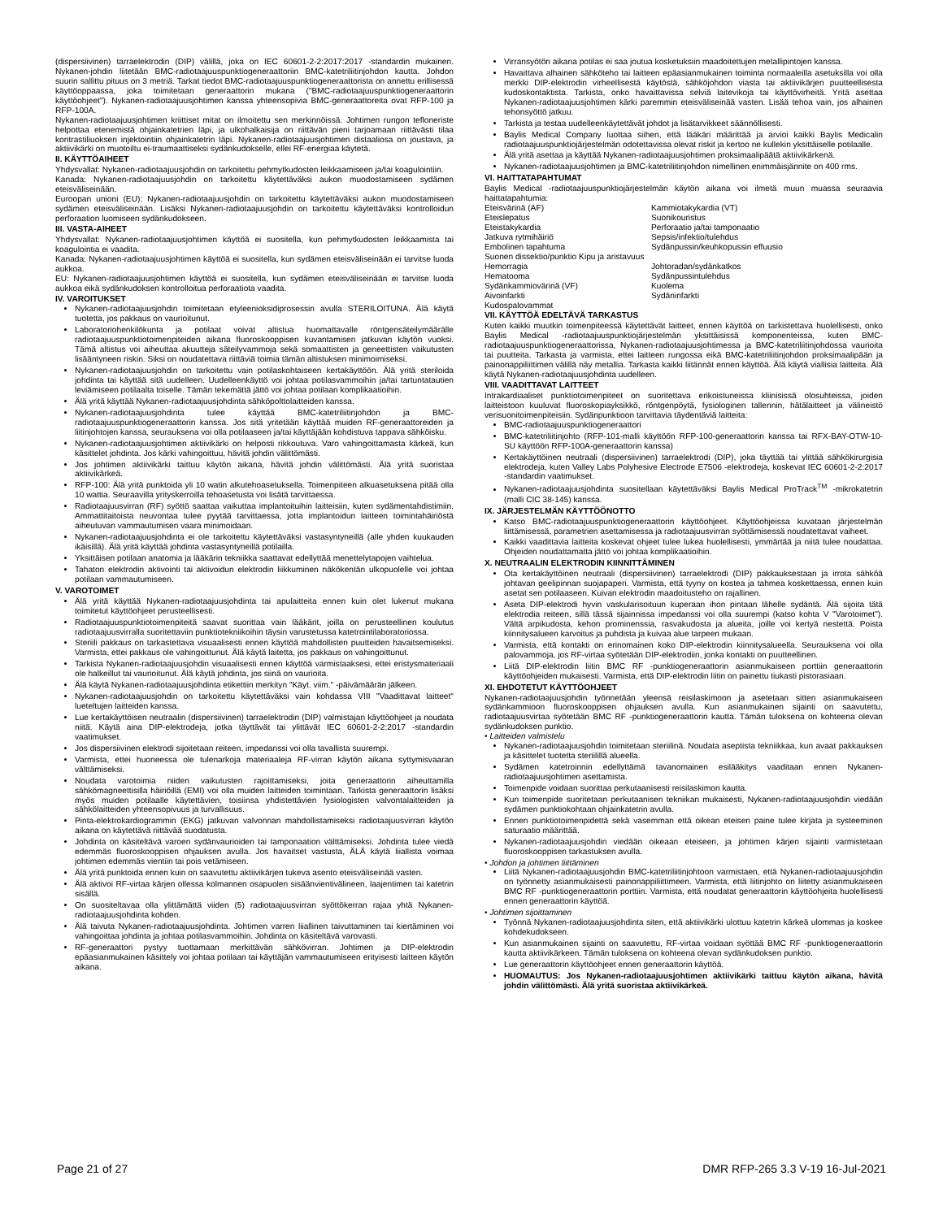(dispersiivinen) tarraelektrodin (DIP) välillä, joka on IEC 60601-2-2:2017:2017 -standardin mukainen. Nykanen-johdin liitetään BMC-radiotaajuuspunktiogeneraattoriin BMC-katetriliitinjohdon kautta. Johdon suurin sallittu pituus on 3 metriä. Tarkat tiedot BMC-radiotaajuuspunktiogeneraattorista on annettu erillisessä käyttöoppaassa, joka toimitetaan generaattorin mukana ("BMC-radiotaajuuspunktiogeneraattorin käyttöohjeet"). Nykanen-radiotaajuusjohtimen kanssa yhteensopivia BMC-generaattoreita ovat RFP-100 ja RFP-100A.
Nykanen-radiotaajuusjohtimen kriittiset mitat on ilmoitettu sen merkinnöissä. Johtimen rungon tefloneriste helpottaa etenemistä ohjainkatetrien läpi, ja ulkohalkaisija on riittävän pieni tarjoamaan riittävästi tilaa kontrastiliuoksen injektointiin ohjainkatetrin läpi. Nykanen-radiotaajuusjohtimen distaaliosa on joustava, ja aktiivikärki on muotoiltu ei-traumaattiseksi sydänkudokselle, ellei RF-energiaa käytetä.
II. KÄYTTÖAIHEET
Yhdysvallat: Nykanen-radiotaajuusjohdin on tarkoitettu pehmytkudosten leikkaamiseen ja/tai koagulointiin.
Kanada: Nykanen-radiotaajuusjohdin on tarkoitettu käytettäväksi aukon muodostamiseen sydämen eteisväliseinään.
Euroopan unioni (EU): Nykanen-radiotaajuusjohdin on tarkoitettu käytettäväksi aukon muodostamiseen sydämen eteisväliseinään. Lisäksi Nykanen-radiotaajuusjohdin on tarkoitettu käytettäväksi kontrolloidun perforaation luomiseen sydänkudokseen.
III. VASTA-AIHEET
Yhdysvallat: Nykanen-radiotaajuusjohtimen käyttöä ei suositella, kun pehmytkudosten leikkaamista tai koagulointia ei vaadita.
Kanada: Nykanen-radiotaajuusjohtimen käyttöä ei suositella, kun sydämen eteisväliseinään ei tarvitse luoda aukkoa.
EU: Nykanen-radiotaajuusjohtimen käyttöä ei suositella, kun sydämen eteisväliseinään ei tarvitse luoda aukkoa eikä sydänkudoksen kontrolloitua perforaatiota vaadita.
IV. VAROITUKSET
Nykanen-radiotaajuusjohdin toimitetaan etyleenioksidiprosessin avulla STERILOITUNA. Älä käytä tuotetta, jos pakkaus on vaurioitunut.
Laboratoriohenkilökunta ja potilaat voivat altistua huomattavalle röntgensäteilymäärälle radiotaajuuspunktiotoimenpiteiden aikana fluoroskooppisen kuvantamisen jatkuvan käytön vuoksi. Tämä altistus voi aiheuttaa akuutteja säteilyvammoja sekä somaattisten ja geneettisten vaikutusten lisääntyneen riskin. Siksi on noudatettava riittäviä toimia tämän altistuksen minimoimiseksi.
Nykanen-radiotaajuusjohdin on tarkoitettu vain potilaskohtaiseen kertakäyttöön. Älä yritä steriloida johdinta tai käyttää sitä uudelleen. Uudelleenkäyttö voi johtaa potilasvammoihin ja/tai tartuntatautien leviämiseen potilaalta toiselle. Tämän tekemättä jättö voi johtaa potilaan komplikaatioihin.
Älä yritä käyttää Nykanen-radiotaajuusjohdinta sähköpolttolaitteiden kanssa.
Nykanen-radiotaajuusjohdinta tulee käyttää BMC-katetriliitinjohdon ja BMC-radiotaajuuspunktiogeneraattorin kanssa. Jos sitä yritetään käyttää muiden RF-generaattoreiden ja liitinjohtojen kanssa, seurauksena voi olla potilaaseen ja/tai käyttäjään kohdistuva tappava sähköisku.
Nykanen-radiotaajuusjohtimen aktiivikärki on helposti rikkoutuva. Varo vahingoittamasta kärkeä, kun käsittelet johdinta. Jos kärki vahingoittuu, hävitä johdin välittömästi.
Jos johtimen aktiivikärki taittuu käytön aikana, hävitä johdin välittömästi. Älä yritä suoristaa aktiivikärkeä.
RFP-100: Älä yritä punktoida yli 10 watin alkutehoasetuksella. Toimenpiteen alkuasetuksena pitää olla 10 wattia. Seuraavilla yrityskerroilla tehoasetusta voi lisätä tarvittaessa.
Radiotaajuusvirran (RF) syöttö saattaa vaikuttaa implantoituihin laitteisiin, kuten sydämentahdistimiin. Ammattitaitoista neuvontaa tulee pyytää tarvittaessa, jotta implantoidun laitteen toimintahäiriöstä aiheutuvan vammautumisen vaara minimoidaan.
Nykanen-radiotaajuusjohdinta ei ole tarkoitettu käytettäväksi vastasyntyneillä (alle yhden kuukauden ikäisillä). Älä yritä käyttää johdinta vastasyntyneillä potilailla.
Yksittäisen potilaan anatomia ja lääkärin tekniikka saattavat edellyttää menettelytapojen vaihtelua.
Tahaton elektrodin aktivointi tai aktivoidun elektrodin liikkuminen näkökentän ulkopuolelle voi johtaa potilaan vammautumiseen.
V. VAROTOIMET
Älä yritä käyttää Nykanen-radiotaajuusjohdinta tai apulaitteita ennen kuin olet lukenut mukana toimitetut käyttöohjeet perusteellisesti.
Radiotaajuuspunktiotoimenpiteitä saavat suorittaa vain lääkärit, joilla on perusteellinen koulutus radiotaajuusvirralla suoritettaviin punktiotekniikoihin täysin varustetussa katetrointilaboratoriossa.
Steriili pakkaus on tarkastettava visuaalisesti ennen käyttöä mahdollisten puutteiden havaitsemiseksi. Varmista, ettei pakkaus ole vahingoittunut. Älä käytä laitetta, jos pakkaus on vahingoittunut.
Tarkista Nykanen-radiotaajuusjohdin visuaalisesti ennen käyttöä varmistaaksesi, ettei eristysmateriaali ole halkeillut tai vaurioitunut. Älä käytä johdinta, jos siinä on vaurioita.
Älä käytä Nykanen-radiotaajuusjohdinta etikettiin merkityn "Käyt. viim." -päivämäärän jälkeen.
Nykanen-radiotaajuusjohdin on tarkoitettu käytettäväksi vain kohdassa VIII "Vaadittavat laitteet" lueteltujen laitteiden kanssa.
Lue kertakäyttöisen neutraalin (dispersiivinen) tarraelektrodin (DIP) valmistajan käyttöohjeet ja noudata niitä. Käytä aina DIP-elektrodeja, jotka täyttävät tai ylittävät IEC 60601-2-2:2017 -standardin vaatimukset.
Jos dispersiivinen elektrodi sijoitetaan reiteen, impedanssi voi olla tavallista suurempi.
Varmista, ettei huoneessa ole tulenarkoja materiaaleja RF-virran käytön aikana syttymisvaaran välttämiseksi.
Noudata varotoimia niiden vaikutusten rajoittamiseksi, joita generaattorin aiheuttamilla sähkömagneettisilla häiriöillä (EMI) voi olla muiden laitteiden toimintaan. Tarkista generaattorin lisäksi myös muiden potilaalle käytettävien, toisiinsa yhdistettävien fysiologisten valvontalaitteiden ja sähkölaitteiden yhteensopivuus ja turvallisuus.
Pinta-elektrokardiogrammin (EKG) jatkuvan valvonnan mahdollistamiseksi radiotaajuusvirran käytön aikana on käytettävä riittävää suodatusta.
Johdinta on käsiteltävä varoen sydänvaurioiden tai tamponaation välttämiseksi. Johdinta tulee viedä edemmäs fluoroskooppisen ohjauksen avulla. Jos havaitset vastusta, ÄLÄ käytä liiallista voimaa johtimen edemmäs vientiin tai pois vetämiseen.
Älä yritä punktoida ennen kuin on saavutettu aktiivikärjen tukeva asento eteisväliseinää vasten.
Älä aktivoi RF-virtaa kärjen ollessa kolmannen osapuolen sisäänvientivälineen, laajentimen tai katetrin sisällä.
On suositeltavaa olla ylittämättä viiden (5) radiotaajuusvirran syöttökerran rajaa yhtä Nykanen-radiotaajuusjohdinta kohden.
Älä taivuta Nykanen-radiotaajuusjohdinta. Johtimen varren liiallinen taivuttaminen tai kiertäminen voi vahingoittaa johdinta ja johtaa potilasvammoihin. Johdinta on käsiteltävä varovasti.
RF-generaattori pystyy tuottamaan merkittävän sähkövirran. Johtimen ja DIP-elektrodin epäasianmukainen käsittely voi johtaa potilaan tai käyttäjän vammautumiseen erityisesti laitteen käytön aikana.
Virransyötön aikana potilas ei saa joutua kosketuksiin maadoitettujen metallipintojen kanssa.
Havaittava alhainen sähköteho tai laitteen epäasianmukainen toiminta normaaleilla asetuksilla voi olla merkki DIP-elektrodin virheellisestä käytöstä, sähköjohdon viasta tai aktiivikärjen puutteellisesta kudoskontaktista. Tarkista, onko havaittavissa selviä laitevikoja tai käyttövirheitä. Yritä asettaa Nykanen-radiotaajuusjohtimen kärki paremmin eteisväliseinää vasten. Lisää tehoa vain, jos alhainen tehonsyöttö jatkuu.
Tarkista ja testaa uudelleenkäytettävät johdot ja lisätarvikkeet säännöllisesti.
Baylis Medical Company luottaa siihen, että lääkäri määrittää ja arvioi kaikki Baylis Medicalin radiotaajuuspunktiojärjestelmän odotettavissa olevat riskit ja kertoo ne kullekin yksittäiselle potilaalle.
Älä yritä asettaa ja käyttää Nykanen-radiotaajuusjohtimen proksimaalipäätä aktiivikärkenä.
Nykanen-radiotaajuusjohtimen ja BMC-katetriliitinjohdon nimellinen enimmäisjännite on 400 rms.
VI. HAITTATAPAHTUMAT
Baylis Medical -radiotaajuuspunktiojärjestelmän käytön aikana voi ilmetä muun muassa seuraavia haittatapahtumia:
Eteisvärinä (AF) Kammiotakykardia (VT) Eteislepatus Suonikouristus Eteistakykardia Perforaatio ja/tai tamponaatio Jatkuva rytmihäiriö Sepsis/infektio/tulehdus Embolinen tapahtuma Sydänpussin/keuhkopussin effuusio Suonen dissektio/punktio Kipu ja aristavuus Hemorragia Johtoradan/sydänkatkos Hematooma Sydänpussintulehdus Sydänkammiovärinä (VF) Kuolema Aivoinfarkti Sydäninfarkti Kudospalovammat
VII. KÄYTTÖÄ EDELTÄVÄ TARKASTUS
Kuten kaikki muutkin toimenpiteessä käytettävät laitteet, ennen käyttöä on tarkistettava huolellisesti, onko Baylis Medical -radiotaajuuspunktiojärjestelmän yksittäisissä komponenteissa, kuten BMC-radiotaajuuspunktiogeneraattorissa, Nykanen-radiotaajuusjohtimessa ja BMC-katetriliitinjohdossa vaurioita tai puutteita. Tarkasta ja varmista, ettei laitteen rungossa eikä BMC-katetriliitinjohdon proksimaalipään ja painonappiliittimen välillä näy metallia. Tarkasta kaikki liitännät ennen käyttöä. Älä käytä viallisia laitteita. Älä käytä Nykanen-radiotaajuusjohdinta uudelleen.
VIII. VAADITTAVAT LAITTEET
Intrakardiaaliset punktiotoimenpiteet on suoritettava erikoistuneissa kliinisissä olosuhteissa, joiden laitteistoon kuuluvat fluoroskopiayksikkö, röntgenpöytä, fysiologinen tallennin, hätälaitteet ja välineistö verisuonitoimenpiteisiin. Sydänpunktioon tarvittavia täydentäviä laitteita:
BMC-radiotaajuuspunktiogeneraattori
BMC-katetriliitinjohto (RFP-101-malli käyttöön RFP-100-generaattorin kanssa tai RFX-BAY-OTW-10-SU käyttöön RFP-100A-generaattorin kanssa)
Kertakäyttöinen neutraali (dispersiivinen) tarraelektrodi (DIP), joka täyttää tai ylittää sähkökirurgisia elektrodeja, kuten Valley Labs Polyhesive Electrode E7506 -elektrodeja, koskevat IEC 60601-2-2:2017 -standardin vaatimukset.
Nykanen-radiotaajuusjohdinta suositellaan käytettäväksi Baylis Medical ProTrack<sup>TM</sup> -mikrokatetrin (malli CIC 38-145) kanssa.
IX. JÄRJESTELMÄN KÄYTTÖÖNOTTO
Katso BMC-radiotaajuuspunktiogeneraattorin käyttöohjeet. Käyttöohjeissa kuvataan järjestelmän liittämisessä, parametrien asettamisessa ja radiotaajuusvirran syöttämisessä noudatettavat vaiheet.
Kaikki vaadittavia laitteita koskevat ohjeet tulee lukea huolellisesti, ymmärtää ja niitä tulee noudattaa. Ohjeiden noudattamatta jättö voi johtaa komplikaatioihin.
X. NEUTRAALIN ELEKTRODIN KIINNITTÄMINEN
Ota kertakäyttöinen neutraali (dispersiivinen) tarraelektrodi (DIP) pakkauksestaan ja irrota sähköä johtavan geelipinnan suojapaperi. Varmista, että tyyny on kostea ja tahmea koskettaessa, ennen kuin asetat sen potilaaseen. Kuivan elektrodin maadoitusteho on rajallinen.
Aseta DIP-elektrodi hyvin vaskularisoituun kuperaan ihon pintaan lähelle sydäntä. Älä sijoita tätä elektrodia reiteen, sillä tässä sijainnissa impedanssi voi olla suurempi (katso kohta V "Varotoimet"). Vältä arpikudosta, kehon prominenssia, rasvakudosta ja alueita, joille voi kertyä nestettä. Poista kiinnitysalueen karvoitus ja puhdista ja kuivaa alue tarpeen mukaan.
Varmista, että kontakti on erinomainen koko DIP-elektrodin kiinnitysalueella. Seurauksena voi olla palovammoja, jos RF-virtaa syötetään DIP-elektrodiin, jonka kontakti on puutteellinen.
Liitä DIP-elektrodin liitin BMC RF -punktiogeneraattorin asianmukaiseen porttiin generaattorin käyttöohjeiden mukaisesti. Varmista, että DIP-elektrodin liitin on painettu tiukasti pistorasiaan.
XI. EHDOTETUT KÄYTTÖOHJEET
Nykanen-radiotaajuusjohdin työnnetään yleensä reisilaskimoon ja asetetaan sitten asianmukaiseen sydänkammioon fluoroskooppisen ohjauksen avulla. Kun asianmukainen sijainti on saavutettu, radiotaajuusvirtaa syötetään BMC RF -punktiogeneraattorin kautta. Tämän tuloksena on kohteena olevan sydänkudoksen punktio.
• Laitteiden valmistelu
Nykanen-radiotaajuusjohdin toimitetaan steriilinä. Noudata aseptista tekniikkaa, kun avaat pakkauksen ja käsittelet tuotetta steriilillä alueella.
Sydämen katetroinnin edellyttämä tavanomainen esilääkitys vaaditaan ennen Nykanen-radiotaajuusjohtimen asettamista.
Toimenpide voidaan suorittaa perkutaanisesti reisilaskimon kautta.
Kun toimenpide suoritetaan perkutaanisen tekniikan mukaisesti, Nykanen-radiotaajuusjohdin viedään sydämen punktiokohtaan ohjainkatetrin avulla.
Ennen punktiotoimenpidettä sekä vasemman että oikean eteisen paine tulee kirjata ja systeeminen saturaatio määrittää.
Nykanen-radiotaajuusjohdin viedään oikeaan eteiseen, ja johtimen kärjen sijainti varmistetaan fluoroskooppisen tarkastuksen avulla.
• Johdon ja johtimen liittäminen
Liitä Nykanen-radiotaajuusjohdin BMC-katetriliitinjohtoon varmistaen, että Nykanen-radiotaajuusjohdin on työnnetty asianmukaisesti painonappiliittimeen. Varmista, että liitinjohto on liitetty asianmukaiseen BMC RF -punktiogeneraattorin porttiin. Varmista, että noudatat generaattorin käyttöohjeita huolellisesti ennen generaattorin käyttöä.
• Johtimen sijoittaminen
Työnnä Nykanen-radiotaajuusjohdinta siten, että aktiivikärki ulottuu katetrin kärkeä ulommas ja koskee kohdekudokseen.
Kun asianmukainen sijainti on saavutettu, RF-virtaa voidaan syöttää BMC RF -punktiogeneraattorin kautta aktiivikärkeen. Tämän tuloksena on kohteena olevan sydänkudoksen punktio.
Lue generaattorin käyttöohjeet ennen generaattorin käyttöä.
HUOMAUTUS: Jos Nykanen-radiotaajuusjohtimen aktiivikärki taittuu käytön aikana, hävitä johdin välittömästi. Älä yritä suoristaa aktiivikärkeä.
Page 21 of 27 DMR RFP-265 3.3 V-19 16-Jul-2021